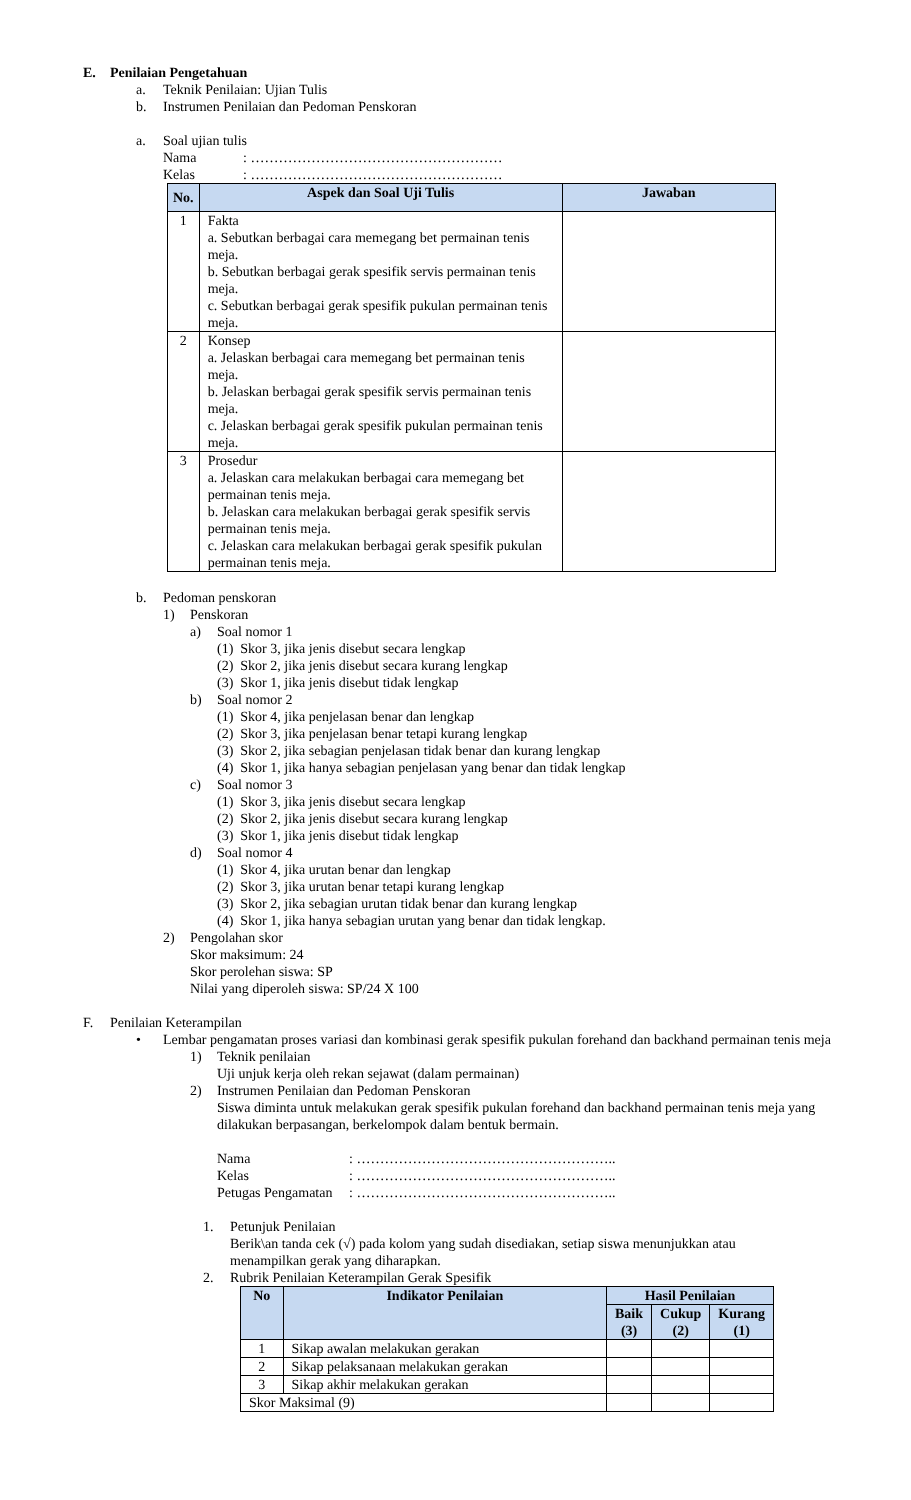E. Penilaian Pengetahuan
a. Teknik Penilaian: Ujian Tulis
b. Instrumen Penilaian dan Pedoman Penskoran
a. Soal ujian tulis
Nama: ………………………………………………
Kelas: ………………………………………………
| No. | Aspek dan Soal Uji Tulis | Jawaban |
| --- | --- | --- |
| 1 | Fakta a. Sebutkan berbagai cara memegang bet permainan tenis meja. b. Sebutkan berbagai gerak spesifik servis permainan tenis meja. c. Sebutkan berbagai gerak spesifik pukulan permainan tenis meja. | |
| 2 | Konsep a. Jelaskan berbagai cara memegang bet permainan tenis meja. b. Jelaskan berbagai gerak spesifik servis permainan tenis meja. c. Jelaskan berbagai gerak spesifik pukulan permainan tenis meja. | |
| 3 | Prosedur a. Jelaskan cara melakukan berbagai cara memegang bet permainan tenis meja. b. Jelaskan cara melakukan berbagai gerak spesifik servis permainan tenis meja. c. Jelaskan cara melakukan berbagai gerak spesifik pukulan permainan tenis meja. | |
b. Pedoman penskoran
1) Penskoran
a) Soal nomor 1
(1) Skor 3, jika jenis disebut secara lengkap
(2) Skor 2, jika jenis disebut secara kurang lengkap
(3) Skor 1, jika jenis disebut tidak lengkap
b) Soal nomor 2
(1) Skor 4, jika penjelasan benar dan lengkap
(2) Skor 3, jika penjelasan benar tetapi kurang lengkap
(3) Skor 2, jika sebagian penjelasan tidak benar dan kurang lengkap
(4) Skor 1, jika hanya sebagian penjelasan yang benar dan tidak lengkap
c) Soal nomor 3
(1) Skor 3, jika jenis disebut secara lengkap
(2) Skor 2, jika jenis disebut secara kurang lengkap
(3) Skor 1, jika jenis disebut tidak lengkap
d) Soal nomor 4
(1) Skor 4, jika urutan benar dan lengkap
(2) Skor 3, jika urutan benar tetapi kurang lengkap
(3) Skor 2, jika sebagian urutan tidak benar dan kurang lengkap
(4) Skor 1, jika hanya sebagian urutan yang benar dan tidak lengkap.
2) Pengolahan skor
Skor maksimum: 24
Skor perolehan siswa: SP
Nilai yang diperoleh siswa: SP/24 X 100
F. Penilaian Keterampilan
• Lembar pengamatan proses variasi dan kombinasi gerak spesifik pukulan forehand dan backhand permainan tenis meja
1) Teknik penilaian
Uji unjuk kerja oleh rekan sejawat (dalam permainan)
2) Instrumen Penilaian dan Pedoman Penskoran
Siswa diminta untuk melakukan gerak spesifik pukulan forehand dan backhand permainan tenis meja yang dilakukan berpasangan, berkelompok dalam bentuk bermain.
Nama: ………………………………………………..
Kelas: ………………………………………………..
Petugas Pengamatan: ………………………………………………..
1. Petunjuk Penilaian
Berik\an tanda cek (√) pada kolom yang sudah disediakan, setiap siswa menunjukkan atau menampilkan gerak yang diharapkan.
2. Rubrik Penilaian Keterampilan Gerak Spesifik
| No | Indikator Penilaian | Hasil Penilaian | | |
| --- | --- | --- | --- | --- |
| | | Baik (3) | Cukup (2) | Kurang (1) |
| 1 | Sikap awalan melakukan gerakan | | | |
| 2 | Sikap pelaksanaan melakukan gerakan | | | |
| 3 | Sikap akhir melakukan gerakan | | | |
| Skor Maksimal (9) | | | | |